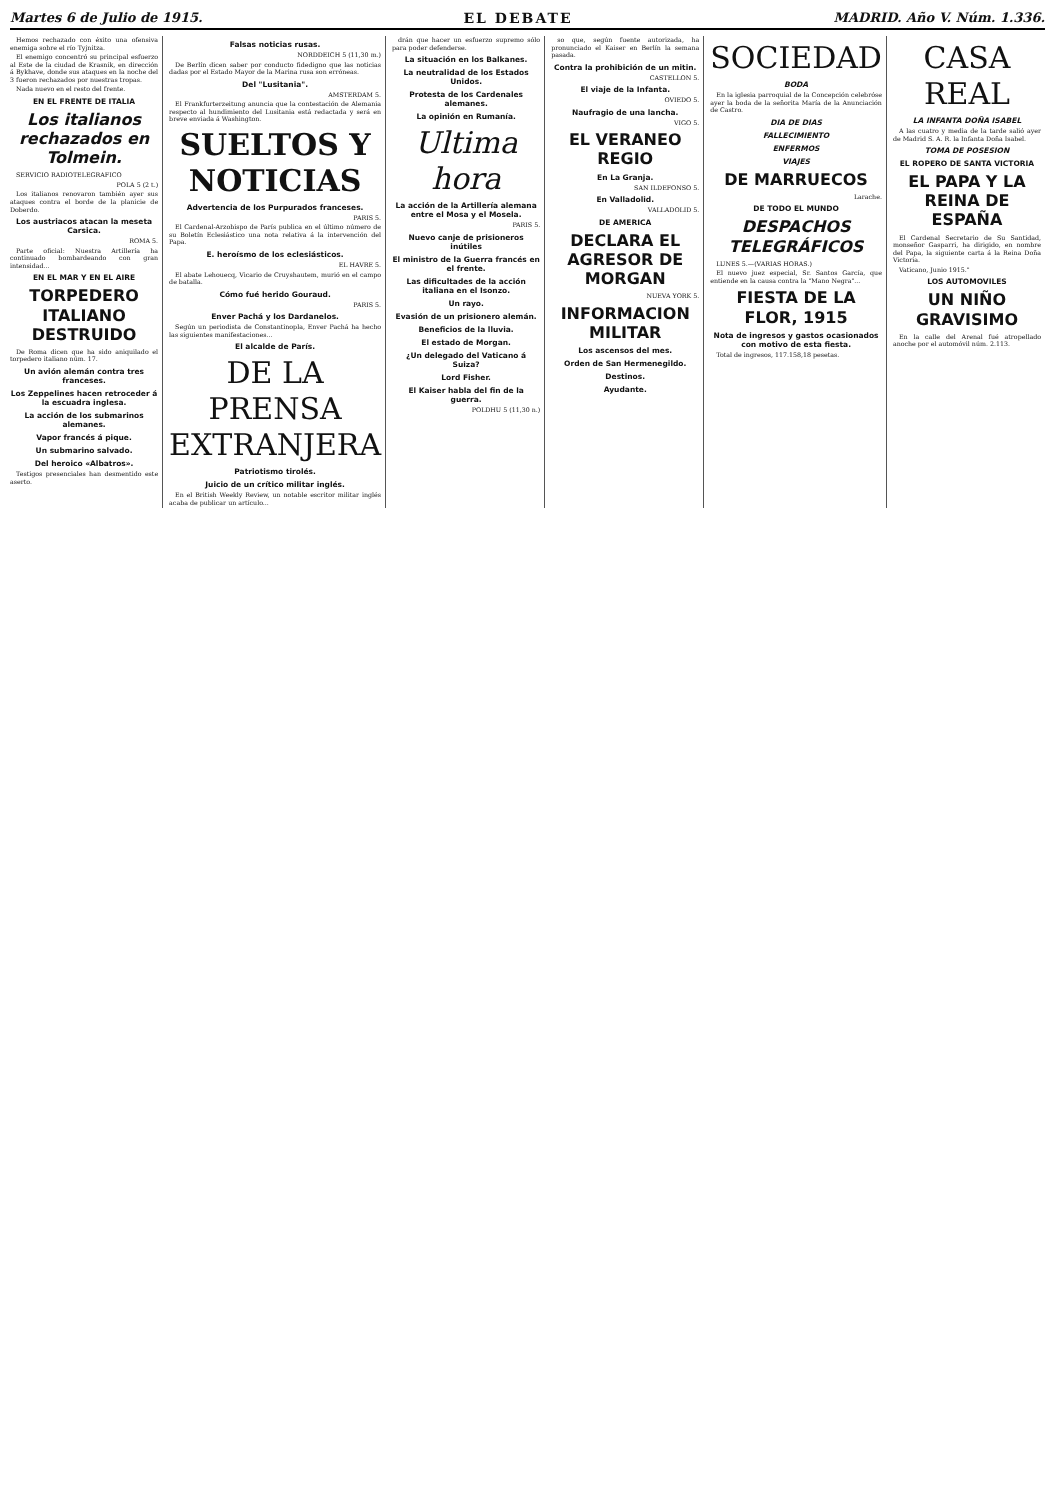Martes 6 de Julio de 1915. EL DEBATE MADRID. Año V. Núm. 1.336.
Hemos rechazado con éxito una ofensiva enemiga sobre el río Tyjnitza.
El enemigo concentró su principal esfuerzo al Este de la ciudad de Krasnik, en dirección á Bykhave, donde sus ataques en la noche del 3 fueron rechazados por nuestras tropas.
Nada nuevo en el resto del frente.
EN EL FRENTE DE ITALIA
Los italianos rechazados en Tolmein.
SERVICIO RADIOTELEGRAFICO
POLA 5 (2 t.)
Los italianos renovaron también ayer sus ataques contra el borde de la planicie de Doberdo.
Los austriacos atacan la meseta Carsica.
ROMA 5.
Parte oficial: Nuestra Artillería ha continuado bombardeando con gran intensidad...
EN EL MAR Y EN EL AIRE
TORPEDERO ITALIANO DESTRUIDO
De Roma dicen que ha sido aniquilado el torpedero italiano núm. 17.
Un avión alemán contra tres franceses.
Los Zeppelines hacen retroceder á la escuadra inglesa.
La acción de los submarinos alemanes.
Vapor francés á pique.
Un submarino salvado.
Del heroico «Albatros».
Testigos presenciales han desmentido este aserto.
Falsas noticias rusas.
NORDDEICH 5 (11,30 m.)
De Berlín dicen saber por conducto fidedigno que las noticias dadas por el Estado Mayor de la Marina rusa son erróneas.
Del "Lusitania".
AMSTERDAM 5.
El Frankfurterzeitung anuncia que la contestación de Alemania respecto al hundimiento del Lusitania está redactada y será en breve enviada á Washington.
SUELTOS Y NOTICIAS
Advertencia de los Purpurados franceses.
PARIS 5.
El Cardenal-Arzobispo de París publica en el último número de su Boletín Eclesiástico una nota relativa á la intervención del Papa.
E. heroísmo de los eclesiásticos.
EL HAVRE 5.
El abate Lehouecq, Vicario de Cruyshautem, murió en el campo de batalla.
Cómo fué herido Gouraud.
PARIS 5.
Enver Pachá y los Dardanelos.
Según un periodista de Constantinopla, Enver Pachá ha hecho las siguientes manifestaciones...
El alcalde de París.
DE LA PRENSA EXTRANJERA
Patriotismo tirolés.
Juicio de un crítico militar inglés.
En el British Weekly Review, un notable escritor militar inglés acaba de publicar un artículo...
drán que hacer un esfuerzo supremo sólo para poder defenderse.
La situación en los Balkanes.
La neutralidad de los Estados Unidos.
Protesta de los Cardenales alemanes.
La opinión en Rumanía.
Ultima hora
La acción de la Artillería alemana entre el Mosa y el Mosela.
PARIS 5.
Nuevo canje de prisioneros inútiles
El ministro de la Guerra francés en el frente.
Las dificultades de la acción italiana en el Isonzo.
Un rayo.
Evasión de un prisionero alemán.
Beneficios de la lluvia.
El estado de Morgan.
¿Un delegado del Vaticano á Suiza?
Lord Fisher.
El Kaiser habla del fin de la guerra.
POLDHU 5 (11,30 n.)
so que, según fuente autorizada, ha pronunciado el Kaiser en Berlín la semana pasada.
Contra la prohibición de un mitin.
CASTELLON 5.
El viaje de la Infanta.
OVIEDO 5.
Naufragio de una lancha.
VIGO 5.
EL VERANEO REGIO
En La Granja.
SAN ILDEFONSO 5.
En Valladolid.
VALLADOLID 5.
DE AMERICA
DECLARA EL AGRESOR DE MORGAN
NUEVA YORK 5.
INFORMACION MILITAR
Los ascensos del mes.
Orden de San Hermenegildo.
Destinos.
Ayudante.
SOCIEDAD
BODA
En la iglesia parroquial de la Concepción celebróse ayer la boda de la señorita María de la Anunciación de Castro.
DIA DE DIAS
FALLECIMIENTO
ENFERMOS
VIAJES
DE MARRUECOS
Larache.
DE TODO EL MUNDO
DESPACHOS TELEGRÁFICOS
LUNES 5.—(VARIAS HORAS.)
El nuevo juez especial, Sr. Santos García, que entiende en la causa contra la "Mano Negra"...
FIESTA DE LA FLOR, 1915
Nota de ingresos y gastos ocasionados con motivo de esta fiesta.
Total de ingresos, 117.158,18 pesetas.
CASA REAL
LA INFANTA DOÑA ISABEL
A las cuatro y media de la tarde salió ayer de Madrid S. A. R. la Infanta Doña Isabel.
TOMA DE POSESION
EL ROPERO DE SANTA VICTORIA
EL PAPA Y LA REINA DE ESPAÑA
El Cardenal Secretario de Su Santidad, monseñor Gasparri, ha dirigido, en nombre del Papa, la siguiente carta á la Reina Doña Victoria.
Vaticano, Junio 1915."
LOS AUTOMOVILES
UN NIÑO GRAVISIMO
En la calle del Arenal fué atropellado anoche por el automóvil núm. 2.113.